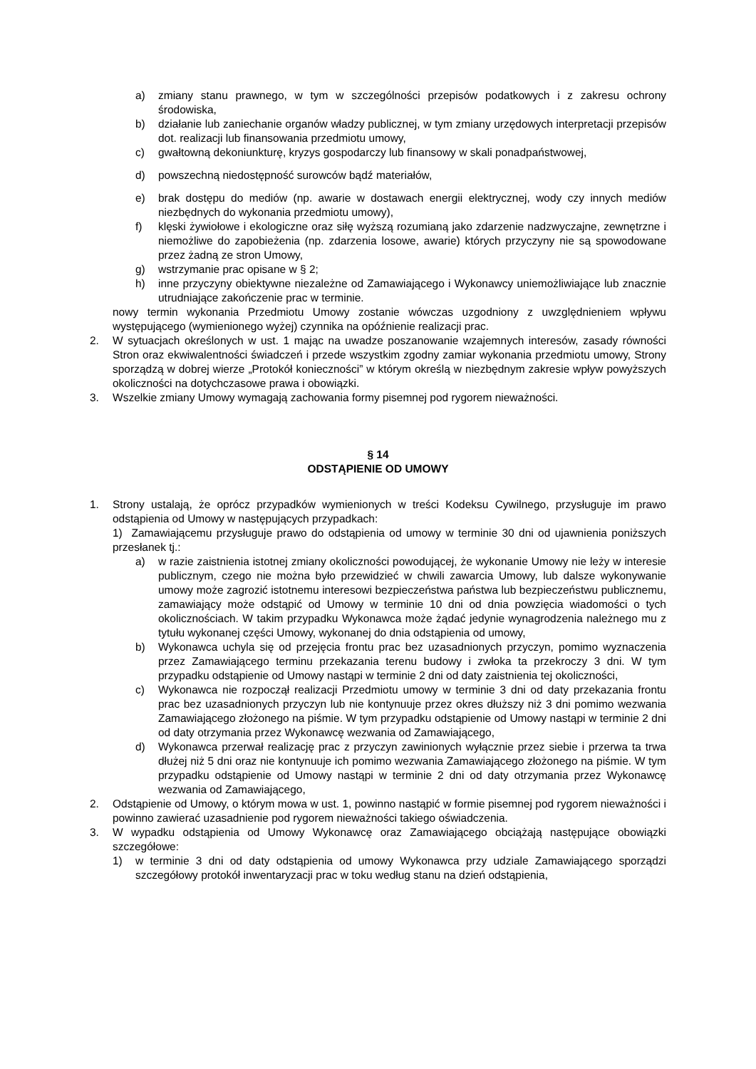a) zmiany stanu prawnego, w tym w szczególności przepisów podatkowych i z zakresu ochrony środowiska,
b) działanie lub zaniechanie organów władzy publicznej, w tym zmiany urzędowych interpretacji przepisów dot. realizacji lub finansowania przedmiotu umowy,
c) gwałtowną dekoniunkturę, kryzys gospodarczy lub finansowy w skali ponadpaństwowej,
d) powszechną niedostępność surowców bądź materiałów,
e) brak dostępu do mediów (np. awarie w dostawach energii elektrycznej, wody czy innych mediów niezbędnych do wykonania przedmiotu umowy),
f) klęski żywiołowe i ekologiczne oraz siłę wyższą rozumianą jako zdarzenie nadzwyczajne, zewnętrzne i niemożliwe do zapobieżenia (np. zdarzenia losowe, awarie) których przyczyny nie są spowodowane przez żadną ze stron Umowy,
g) wstrzymanie prac opisane w § 2;
h) inne przyczyny obiektywne niezależne od Zamawiającego i Wykonawcy uniemożliwiające lub znacznie utrudniające zakończenie prac w terminie.
nowy termin wykonania Przedmiotu Umowy zostanie wówczas uzgodniony z uwzględnieniem wpływu występującego (wymienionego wyżej) czynnika na opóźnienie realizacji prac.
2. W sytuacjach określonych w ust. 1 mając na uwadze poszanowanie wzajemnych interesów, zasady równości Stron oraz ekwiwalentności świadczeń i przede wszystkim zgodny zamiar wykonania przedmiotu umowy, Strony sporządzą w dobrej wierze „Protokół konieczności” w którym określą w niezbędnym zakresie wpływ powyższych okoliczności na dotychczasowe prawa i obowiązki.
3. Wszelkie zmiany Umowy wymagają zachowania formy pisemnej pod rygorem nieważności.
§ 14
ODSTĄPIENIE OD UMOWY
1. Strony ustalają, że oprócz przypadków wymienionych w treści Kodeksu Cywilnego, przysługuje im prawo odstąpienia od Umowy w następujących przypadkach:
1) Zamawiającemu przysługuje prawo do odstąpienia od umowy w terminie 30 dni od ujawnienia poniższych przesłanek tj.:
a) w razie zaistnienia istotnej zmiany okoliczności powodującej, że wykonanie Umowy nie leży w interesie publicznym, czego nie można było przewidzieć w chwili zawarcia Umowy, lub dalsze wykonywanie umowy może zagrozić istotnemu interesowi bezpieczeństwa państwa lub bezpieczeństwu publicznemu, zamawiający może odstąpić od Umowy w terminie 10 dni od dnia powzięcia wiadomości o tych okolicznościach. W takim przypadku Wykonawca może żądać jedynie wynagrodzenia należnego mu z tytułu wykonanej części Umowy, wykonanej do dnia odstąpienia od umowy,
b) Wykonawca uchyla się od przejęcia frontu prac bez uzasadnionych przyczyn, pomimo wyznaczenia przez Zamawiającego terminu przekazania terenu budowy i zwłoka ta przekroczy 3 dni. W tym przypadku odstąpienie od Umowy nastąpi w terminie 2 dni od daty zaistnienia tej okoliczności,
c) Wykonawca nie rozpoczął realizacji Przedmiotu umowy w terminie 3 dni od daty przekazania frontu prac bez uzasadnionych przyczyn lub nie kontynuuje przez okres dłuższy niż 3 dni pomimo wezwania Zamawiającego złożonego na piśmie. W tym przypadku odstąpienie od Umowy nastąpi w terminie 2 dni od daty otrzymania przez Wykonawcę wezwania od Zamawiającego,
d) Wykonawca przerwał realizację prac z przyczyn zawinionych wyłącznie przez siebie i przerwa ta trwa dłużej niż 5 dni oraz nie kontynuuje ich pomimo wezwania Zamawiającego złożonego na piśmie. W tym przypadku odstąpienie od Umowy nastąpi w terminie 2 dni od daty otrzymania przez Wykonawcę wezwania od Zamawiającego,
2. Odstąpienie od Umowy, o którym mowa w ust. 1, powinno nastąpić w formie pisemnej pod rygorem nieważności i powinno zawierać uzasadnienie pod rygorem nieważności takiego oświadczenia.
3. W wypadku odstąpienia od Umowy Wykonawcę oraz Zamawiającego obciążają następujące obowiązki szczegółowe:
1) w terminie 3 dni od daty odstąpienia od umowy Wykonawca przy udziale Zamawiającego sporządzi szczegółowy protokół inwentaryzacji prac w toku według stanu na dzień odstąpienia,